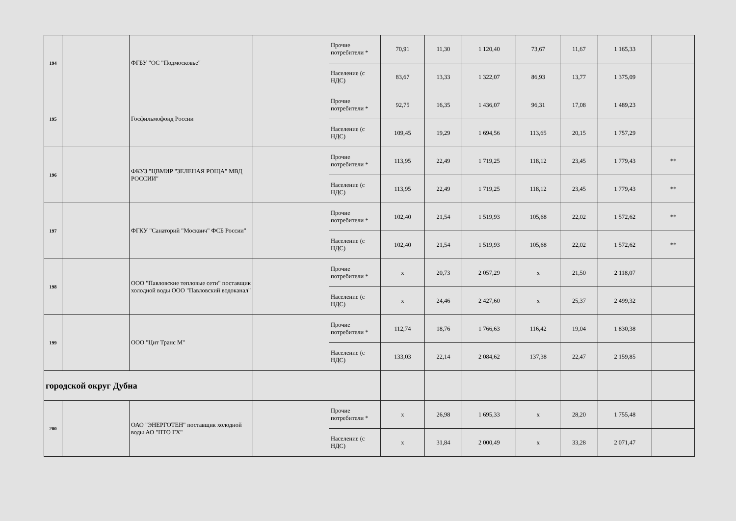| 194 | | ФГБУ "ОС "Подмосковье" | | Прочие потребители * | 70,91 | 11,30 | 1 120,40 | 73,67 | 11,67 | 1 165,33 | |
| | | | | Население (с НДС) | 83,67 | 13,33 | 1 322,07 | 86,93 | 13,77 | 1 375,09 | |
| 195 | | Госфильмофонд России | | Прочие потребители * | 92,75 | 16,35 | 1 436,07 | 96,31 | 17,08 | 1 489,23 | |
| | | | | Население (с НДС) | 109,45 | 19,29 | 1 694,56 | 113,65 | 20,15 | 1 757,29 | |
| 196 | | ФКУЗ "ЦВМИР "ЗЕЛЕНАЯ РОЩА" МВД РОССИИ" | | Прочие потребители * | 113,95 | 22,49 | 1 719,25 | 118,12 | 23,45 | 1 779,43 | ** |
| | | | | Население (с НДС) | 113,95 | 22,49 | 1 719,25 | 118,12 | 23,45 | 1 779,43 | ** |
| 197 | | ФГКУ "Санаторий "Москвич" ФСБ России" | | Прочие потребители * | 102,40 | 21,54 | 1 519,93 | 105,68 | 22,02 | 1 572,62 | ** |
| | | | | Население (с НДС) | 102,40 | 21,54 | 1 519,93 | 105,68 | 22,02 | 1 572,62 | ** |
| 198 | | ООО "Павловские тепловые сети" поставщик холодной воды ООО "Павловский водоканал" | | Прочие потребители * | x | 20,73 | 2 057,29 | x | 21,50 | 2 118,07 | |
| | | | | Население (с НДС) | x | 24,46 | 2 427,60 | x | 25,37 | 2 499,32 | |
| 199 | | ООО "Цит Транс М" | | Прочие потребители * | 112,74 | 18,76 | 1 766,63 | 116,42 | 19,04 | 1 830,38 | |
| | | | | Население (с НДС) | 133,03 | 22,14 | 2 084,62 | 137,38 | 22,47 | 2 159,85 | |
| городской округ Дубна | | | | | | | | | | | |
| 200 | | ОАО "ЭНЕРГОТЕН" поставщик холодной воды АО "ПТО ГХ" | | Прочие потребители * | x | 26,98 | 1 695,33 | x | 28,20 | 1 755,48 | |
| | | | | Население (с НДС) | x | 31,84 | 2 000,49 | x | 33,28 | 2 071,47 | |